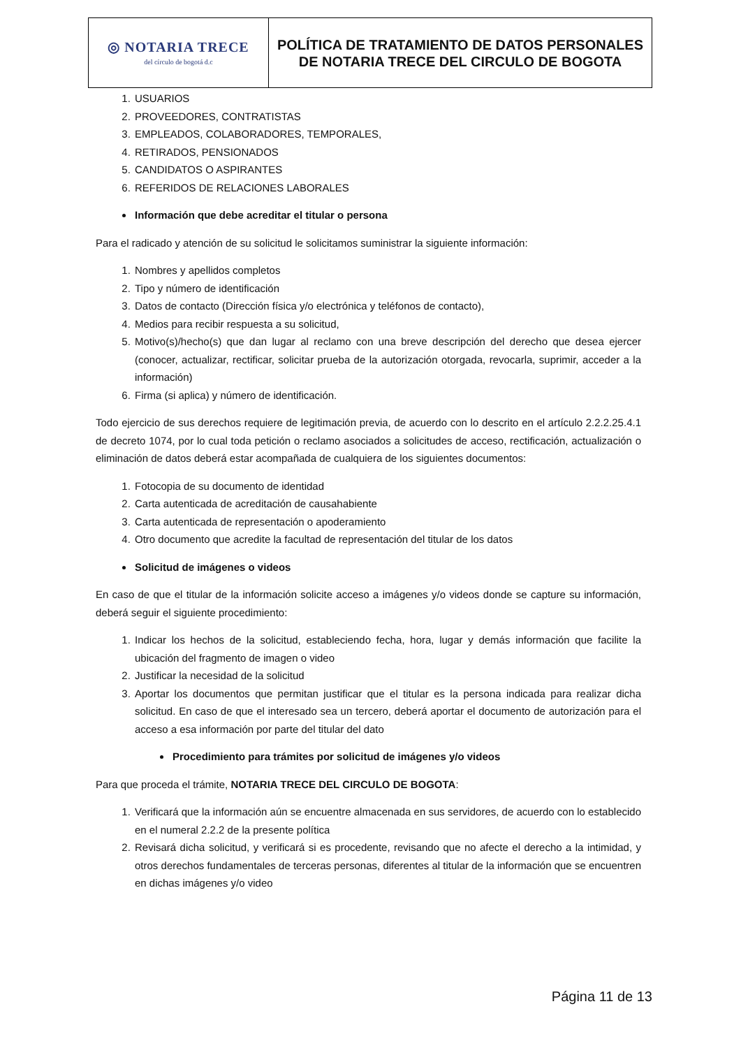| ◎ NOTARIA TRECE del círculo de bogotá d.c | POLÍTICA DE TRATAMIENTO DE DATOS PERSONALES DE NOTARIA TRECE DEL CIRCULO DE BOGOTA |
1. USUARIOS
2. PROVEEDORES, CONTRATISTAS
3. EMPLEADOS, COLABORADORES, TEMPORALES,
4. RETIRADOS, PENSIONADOS
5. CANDIDATOS O ASPIRANTES
6. REFERIDOS DE RELACIONES LABORALES
Información que debe acreditar el titular o persona
Para el radicado y atención de su solicitud le solicitamos suministrar la siguiente información:
1. Nombres y apellidos completos
2. Tipo y número de identificación
3. Datos de contacto (Dirección física y/o electrónica y teléfonos de contacto),
4. Medios para recibir respuesta a su solicitud,
5. Motivo(s)/hecho(s) que dan lugar al reclamo con una breve descripción del derecho que desea ejercer (conocer, actualizar, rectificar, solicitar prueba de la autorización otorgada, revocarla, suprimir, acceder a la información)
6. Firma (si aplica) y número de identificación.
Todo ejercicio de sus derechos requiere de legitimación previa, de acuerdo con lo descrito en el artículo 2.2.2.25.4.1 de decreto 1074, por lo cual toda petición o reclamo asociados a solicitudes de acceso, rectificación, actualización o eliminación de datos deberá estar acompañada de cualquiera de los siguientes documentos:
1. Fotocopia de su documento de identidad
2. Carta autenticada de acreditación de causahabiente
3. Carta autenticada de representación o apoderamiento
4. Otro documento que acredite la facultad de representación del titular de los datos
Solicitud de imágenes o videos
En caso de que el titular de la información solicite acceso a imágenes y/o videos donde se capture su información, deberá seguir el siguiente procedimiento:
1. Indicar los hechos de la solicitud, estableciendo fecha, hora, lugar y demás información que facilite la ubicación del fragmento de imagen o video
2. Justificar la necesidad de la solicitud
3. Aportar los documentos que permitan justificar que el titular es la persona indicada para realizar dicha solicitud. En caso de que el interesado sea un tercero, deberá aportar el documento de autorización para el acceso a esa información por parte del titular del dato
Procedimiento para trámites por solicitud de imágenes y/o videos
Para que proceda el trámite, NOTARIA TRECE DEL CIRCULO DE BOGOTA:
1. Verificará que la información aún se encuentre almacenada en sus servidores, de acuerdo con lo establecido en el numeral 2.2.2 de la presente política
2. Revisará dicha solicitud, y verificará si es procedente, revisando que no afecte el derecho a la intimidad, y otros derechos fundamentales de terceras personas, diferentes al titular de la información que se encuentren en dichas imágenes y/o video
Página 11 de 13